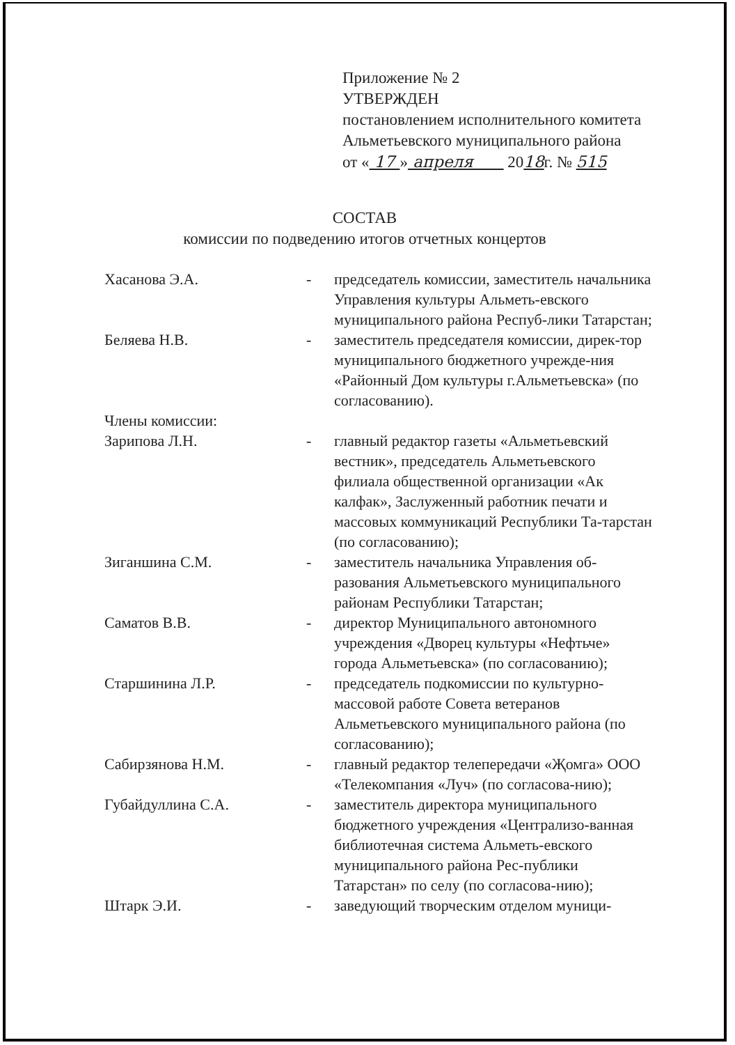Приложение № 2
УТВЕРЖДЕН
постановлением исполнительного комитета
Альметьевского муниципального района
от « 17 » апреля 2018г. № 515
СОСТАВ
комиссии по подведению итогов отчетных концертов
Хасанова Э.А. - председатель комиссии, заместитель начальника Управления культуры Альметь-евского муниципального района Респуб-лики Татарстан;
Беляева Н.В. - заместитель председателя комиссии, дирек-тор муниципального бюджетного учрежде-ния «Районный Дом культуры г.Альметьевска» (по согласованию).
Члены комиссии:
Зарипова Л.Н. - главный редактор газеты «Альметьевский вестник», председатель Альметьевского филиала общественной организации «Ак калфак», Заслуженный работник печати и массовых коммуникаций Республики Та-тарстан (по согласованию);
Зиганшина С.М. - заместитель начальника Управления об-разования Альметьевского муниципального районам Республики Татарстан;
Саматов В.В. - директор Муниципального автономного учреждения «Дворец культуры «Нефтьче» города Альметьевска» (по согласованию);
Старшинина Л.Р. - председатель подкомиссии по культурно-массовой работе Совета ветеранов Альметьевского муниципального района (по согласованию);
Сабирзянова Н.М. - главный редактор телепередачи «Җомга» ООО «Телекомпания «Луч» (по согласова-нию);
Губайдуллина С.А. - заместитель директора муниципального бюджетного учреждения «Централизо-ванная библиотечная система Альметь-евского муниципального района Рес-публики Татарстан» по селу (по согласова-нию);
Штарк Э.И. - заведующий творческим отделом муници-